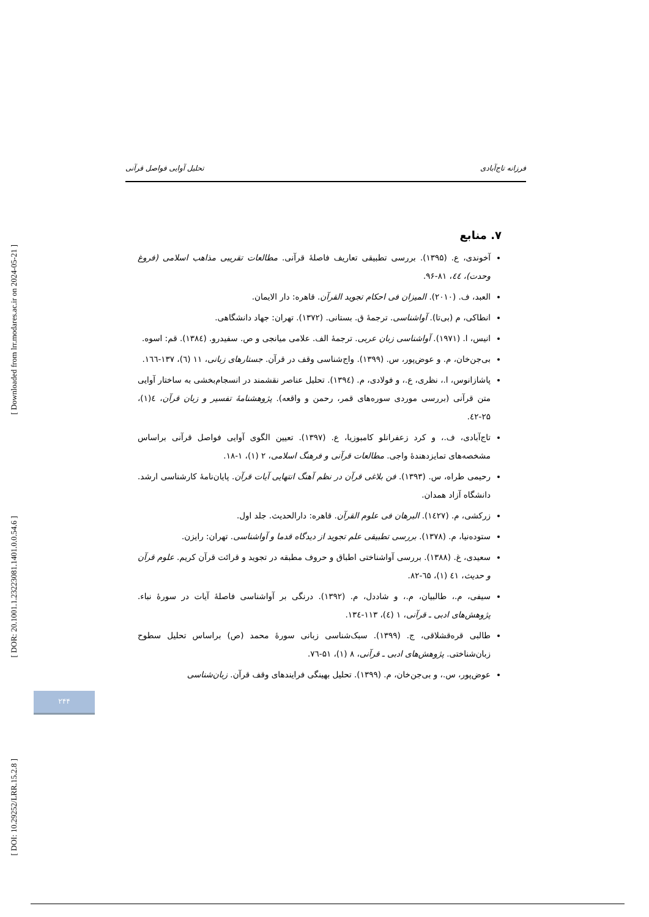[ Downloaded from lrr.modares.ac.ir on 2024-05-21 ]
[ DOR: 20.1001.1.23223081.1401.0.0.54.6 ]
[ DOI: 10.29252/LRR.15.2.8 ]
فرزانه تاج‌آبادی تحلیل آوایی فواصل قرآنی
۷. منابع
آخوندی، ع. (۱۳۹۵). بررسی تطبیقی تعاریف فاصلهٔ قرآنی. مطالعات تقریبی مذاهب اسلامی (فروغ وحدت)، ٤٤، ۸۱-۹۶.
العبد، ف. (۲۰۱۰). المیزان فی احکام تجوید القرآن. قاهره: دار الایمان.
انطاکی، م (بی‌تا). آواشناسی. ترجمهٔ ق. بستانی. (۱۳۷۲). تهران: جهاد دانشگاهی.
انیس، ا. (۱۹۷۱). آواشناسی زبان عربی. ترجمهٔ الف. علامی میانجی و ص. سفیدرو. (۱۳۸٤). قم: اسوه.
بی‌جن‌خان، م. و عوض‌پور، س. (۱۳۹۹). واج‌شناسی وقف در قرآن. جستارهای زبانی، ۱۱ (٦)، ۱۳۷-۱٦٦.
پاشازانوس، ا.، نظری، ع.، و فولادی، م. (۱۳۹٤). تحلیل عناصر نقشمند در انسجام‌بخشی به ساختار آوایی متن قرآنی (بررسی موردی سوره‌های قمر، رحمن و واقعه). پژوهشنامهٔ تفسیر و زبان قرآن، ٤(۱)، ۲۵-٤۲.
تاج‌آبادی، ف.، و کرد زعفرانلو کامبوزیا، ع. (۱۳۹۷). تعیین الگوی آوایی فواصل قرآنی براساس مشخصه‌های تمایزدهندهٔ واجی. مطالعات قرآنی و فرهنگ اسلامی، ۲ (۱)، ۱-۱۸.
رحیمی طراه، س. (۱۳۹۳). فن بلاغی قرآن در نظم آهنگ انتهایی آیات قرآن. پایان‌نامهٔ کارشناسی ارشد. دانشگاه آزاد همدان.
زرکشی، م. (۱٤۲۷). البرهان فی علوم القرآن. قاهره: دارالحدیث. جلد اول.
ستوده‌نیا، م. (۱۳۷۸). بررسی تطبیقی علم تجوید از دیدگاه قدما و آواشناسی. تهران: رایزن.
سعیدی، غ. (۱۳۸۸). بررسی آواشناختی اطباق و حروف مطبقه در تجوید و قرائت قرآن کریم. علوم قرآن و حدیث، ٤۱ (۱)، ٦۵-۸۲.
سیفی، م.، طالبیان، م.، و شاددل، م. (۱۳۹۲). درنگی بر آواشناسی فاصلهٔ آیات در سورهٔ نباء. پژوهش‌های ادبی ـ قرآنی، ۱ (٤)، ۱۱۳-۱۳٤.
طالبی قره‌قشلاقی، ج. (۱۳۹۹). سبک‌شناسی زبانی سورهٔ محمد (ص) براساس تحلیل سطوح زبان‌شناختی. پژوهش‌های ادبی ـ قرآنی، ۸ (۱)، ۵۱-۷٦.
عوض‌پور، س.، و بی‌جن‌خان، م. (۱۳۹۹). تحلیل بهینگی فرایندهای وقف قرآن. زبان‌شناسی
۲۴۴